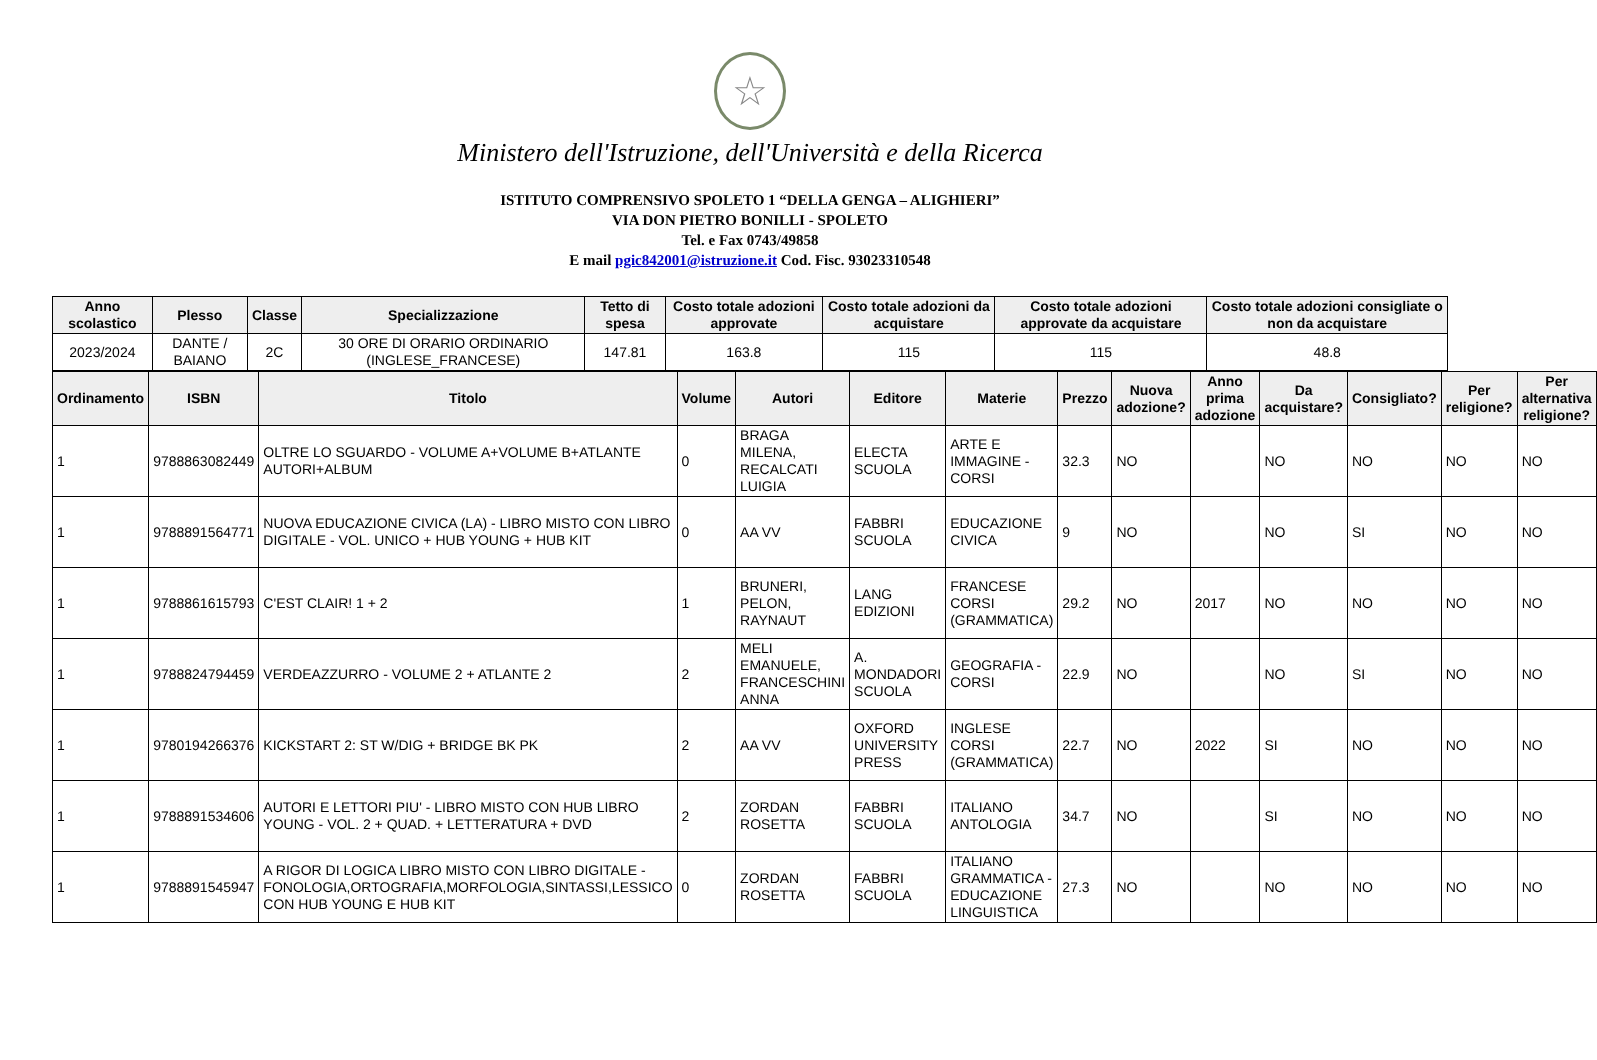☆
Ministero dell'Istruzione, dell'Università e della Ricerca
ISTITUTO COMPRENSIVO SPOLETO 1 “DELLA GENGA – ALIGHIERI”
VIA DON PIETRO BONILLI - SPOLETO
Tel. e Fax 0743/49858
E mail pgic842001@istruzione.it Cod. Fisc. 93023310548
| Anno scolastico | Plesso | Classe | Specializzazione | Tetto di spesa | Costo totale adozioni approvate | Costo totale adozioni da acquistare | Costo totale adozioni approvate da acquistare | Costo totale adozioni consigliate o non da acquistare |
| --- | --- | --- | --- | --- | --- | --- | --- | --- |
| 2023/2024 | DANTE / BAIANO | 2C | 30 ORE DI ORARIO ORDINARIO (INGLESE_FRANCESE) | 147.81 | 163.8 | 115 | 115 | 48.8 |
| Ordinamento | ISBN | Titolo | Volume | Autori | Editore | Materie | Prezzo | Nuova adozione? | Anno prima adozione | Da acquistare? | Consigliato? | Per religione? | Per alternativa religione? |
| --- | --- | --- | --- | --- | --- | --- | --- | --- | --- | --- | --- | --- | --- |
| 1 | 9788863082449 | OLTRE LO SGUARDO - VOLUME A+VOLUME B+ATLANTE AUTORI+ALBUM | 0 | BRAGA MILENA, RECALCATI LUIGIA | ELECTA SCUOLA | ARTE E IMMAGINE - CORSI | 32.3 | NO | | NO | NO | NO | NO |
| 1 | 9788891564771 | NUOVA EDUCAZIONE CIVICA (LA) - LIBRO MISTO CON LIBRO DIGITALE - VOL. UNICO + HUB YOUNG + HUB KIT | 0 | AA VV | FABBRI SCUOLA | EDUCAZIONE CIVICA | 9 | NO | | NO | SI | NO | NO |
| 1 | 9788861615793 | C'EST CLAIR! 1 + 2 | 1 | BRUNERI, PELON, RAYNAUT | LANG EDIZIONI | FRANCESE CORSI (GRAMMATICA) | 29.2 | NO | 2017 | NO | NO | NO | NO |
| 1 | 9788824794459 | VERDEAZZURRO - VOLUME 2 + ATLANTE 2 | 2 | MELI EMANUELE, FRANCESCHINI ANNA | A. MONDADORI SCUOLA | GEOGRAFIA - CORSI | 22.9 | NO | | NO | SI | NO | NO |
| 1 | 9780194266376 | KICKSTART 2: ST W/DIG + BRIDGE BK PK | 2 | AA VV | OXFORD UNIVERSITY PRESS | INGLESE CORSI (GRAMMATICA) | 22.7 | NO | 2022 | SI | NO | NO | NO |
| 1 | 9788891534606 | AUTORI E LETTORI PIU' - LIBRO MISTO CON HUB LIBRO YOUNG - VOL. 2 + QUAD. + LETTERATURA + DVD | 2 | ZORDAN ROSETTA | FABBRI SCUOLA | ITALIANO ANTOLOGIA | 34.7 | NO | | SI | NO | NO | NO |
| 1 | 9788891545947 | A RIGOR DI LOGICA LIBRO MISTO CON LIBRO DIGITALE - FONOLOGIA,ORTOGRAFIA,MORFOLOGIA,SINTASSI,LESSICO CON HUB YOUNG E HUB KIT | 0 | ZORDAN ROSETTA | FABBRI SCUOLA | ITALIANO GRAMMATICA - EDUCAZIONE LINGUISTICA | 27.3 | NO | | NO | NO | NO | NO |